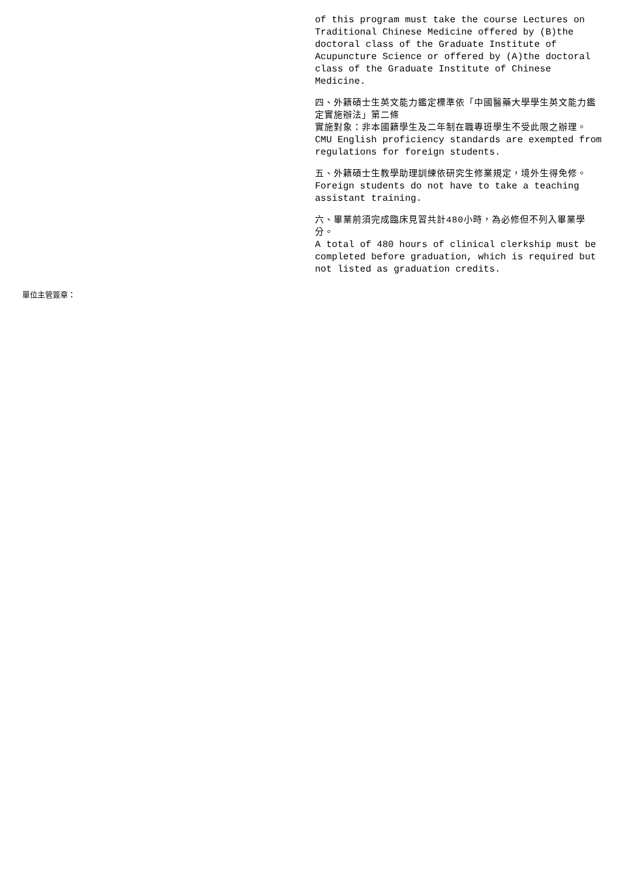of this program must take the course Lectures on Traditional Chinese Medicine offered by (B)the doctoral class of the Graduate Institute of Acupuncture Science or offered by (A)the doctoral class of the Graduate Institute of Chinese Medicine.
四、外籍碩士生英文能力鑑定標準依「中國醫藥大學學生英文能力鑑定實施辦法」第二條
實施對象：非本國籍學生及二年制在職專班學生不受此限之辦理。
CMU English proficiency standards are exempted from regulations for foreign students.
五、外籍碩士生教學助理訓練依研究生修業規定，境外生得免修。
Foreign students do not have to take a teaching assistant training.
六、畢業前須完成臨床見習共計480小時，為必修但不列入畢業學分。
A total of 480 hours of clinical clerkship must be completed before graduation, which is required but not listed as graduation credits.
單位主管簽章：